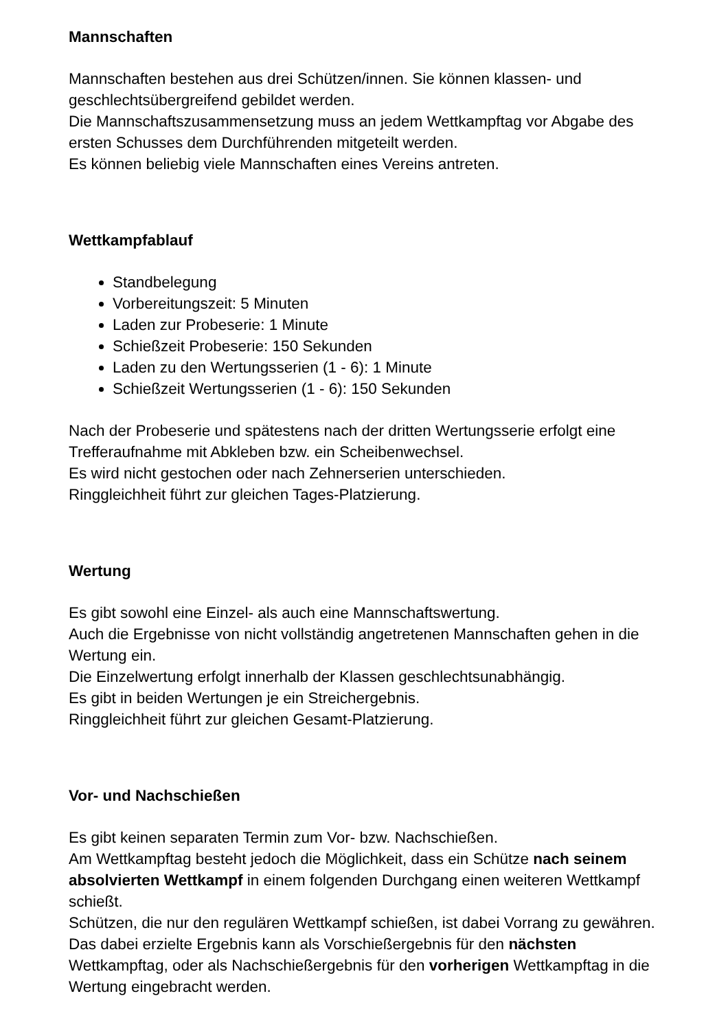Mannschaften
Mannschaften bestehen aus drei Schützen/innen. Sie können klassen- und geschlechtsübergreifend gebildet werden.
Die Mannschaftszusammensetzung muss an jedem Wettkampftag vor Abgabe des ersten Schusses dem Durchführenden mitgeteilt werden.
Es können beliebig viele Mannschaften eines Vereins antreten.
Wettkampfablauf
Standbelegung
Vorbereitungszeit: 5 Minuten
Laden zur Probeserie: 1 Minute
Schießzeit Probeserie: 150 Sekunden
Laden zu den Wertungsserien (1 - 6): 1 Minute
Schießzeit Wertungsserien (1 - 6): 150 Sekunden
Nach der Probeserie und spätestens nach der dritten Wertungsserie erfolgt eine Trefferaufnahme mit Abkleben bzw. ein Scheibenwechsel.
Es wird nicht gestochen oder nach Zehnerserien unterschieden.
Ringgleichheit führt zur gleichen Tages-Platzierung.
Wertung
Es gibt sowohl eine Einzel- als auch eine Mannschaftswertung.
Auch die Ergebnisse von nicht vollständig angetretenen Mannschaften gehen in die Wertung ein.
Die Einzelwertung erfolgt innerhalb der Klassen geschlechtsunabhängig.
Es gibt in beiden Wertungen je ein Streichergebnis.
Ringgleichheit führt zur gleichen Gesamt-Platzierung.
Vor- und Nachschießen
Es gibt keinen separaten Termin zum Vor- bzw. Nachschießen.
Am Wettkampftag besteht jedoch die Möglichkeit, dass ein Schütze nach seinem absolvierten Wettkampf in einem folgenden Durchgang einen weiteren Wettkampf schießt.
Schützen, die nur den regulären Wettkampf schießen, ist dabei Vorrang zu gewähren.
Das dabei erzielte Ergebnis kann als Vorschießergebnis für den nächsten Wettkampftag, oder als Nachschießergebnis für den vorherigen Wettkampftag in die Wertung eingebracht werden.